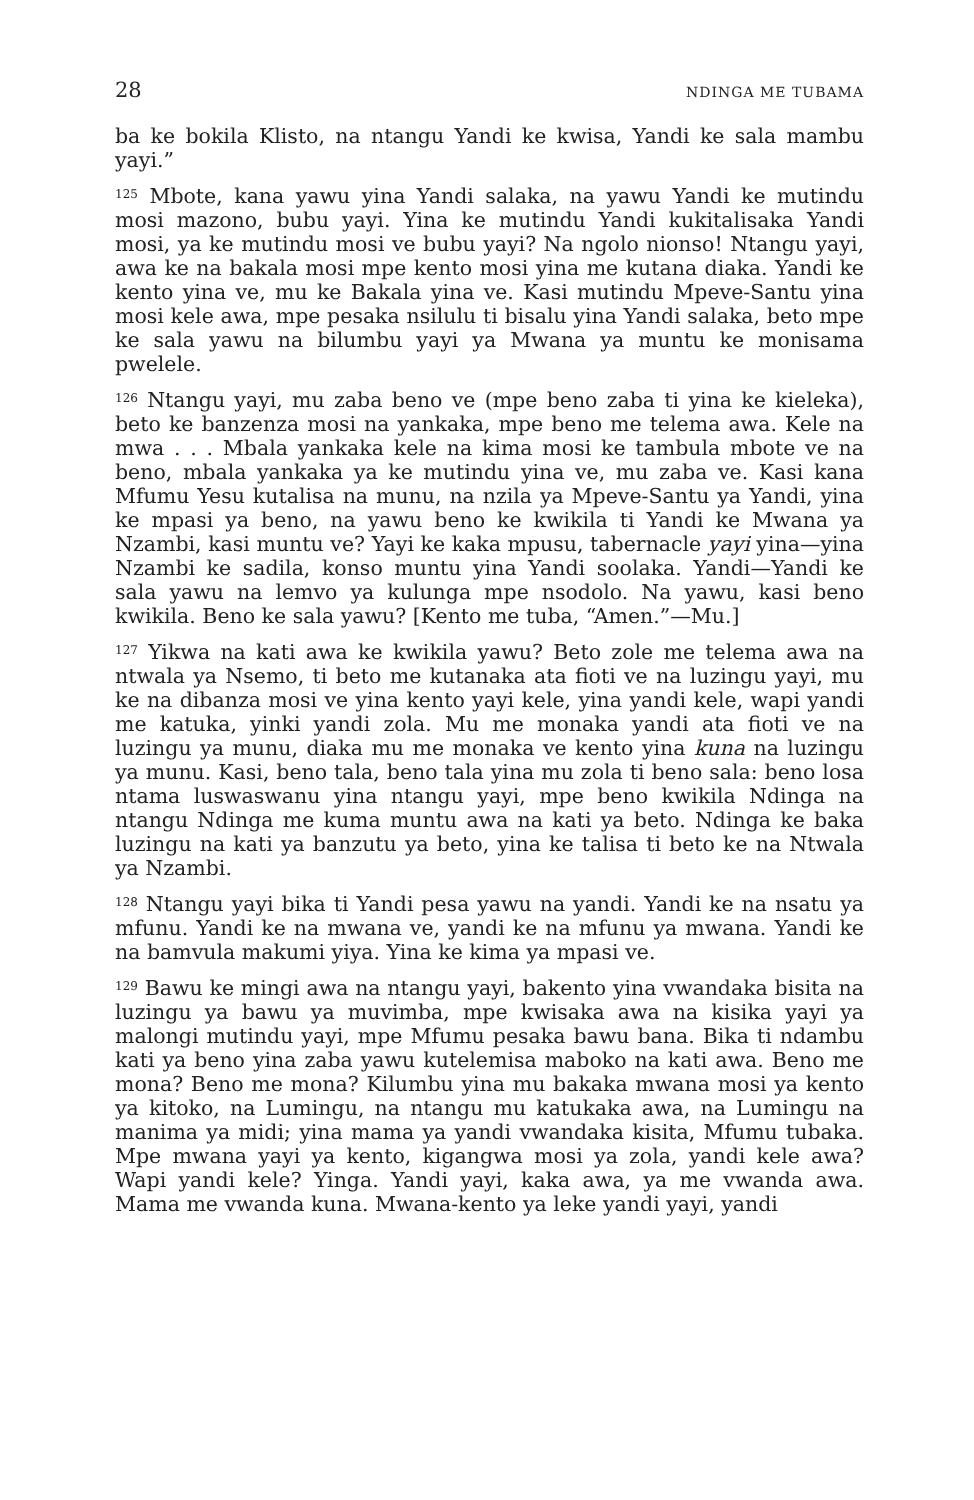28 NDINGA ME TUBAMA
ba ke bokila Klisto, na ntangu Yandi ke kwisa, Yandi ke sala mambu yayi.”
<sup>125</sup> Mbote, kana yawu yina Yandi salaka, na yawu Yandi ke mutindu mosi mazono, bubu yayi. Yina ke mutindu Yandi kukitalisaka Yandi mosi, ya ke mutindu mosi ve bubu yayi? Na ngolo nionso! Ntangu yayi, awa ke na bakala mosi mpe kento mosi yina me kutana diaka. Yandi ke kento yina ve, mu ke Bakala yina ve. Kasi mutindu Mpeve-Santu yina mosi kele awa, mpe pesaka nsilulu ti bisalu yina Yandi salaka, beto mpe ke sala yawu na bilumbu yayi ya Mwana ya muntu ke monisama pwelele.
<sup>126</sup> Ntangu yayi, mu zaba beno ve (mpe beno zaba ti yina ke kieleka), beto ke banzenza mosi na yankaka, mpe beno me telema awa. Kele na mwa . . . Mbala yankaka kele na kima mosi ke tambula mbote ve na beno, mbala yankaka ya ke mutindu yina ve, mu zaba ve. Kasi kana Mfumu Yesu kutalisa na munu, na nzila ya Mpeve-Santu ya Yandi, yina ke mpasi ya beno, na yawu beno ke kwikila ti Yandi ke Mwana ya Nzambi, kasi muntu ve? Yayi ke kaka mpusu, tabernacle yayi yina—yina Nzambi ke sadila, konso muntu yina Yandi soolaka. Yandi—Yandi ke sala yawu na lemvo ya kulunga mpe nsodolo. Na yawu, kasi beno kwikila. Beno ke sala yawu? [Kento me tuba, “Amen.”—Mu.]
<sup>127</sup> Yikwa na kati awa ke kwikila yawu? Beto zole me telema awa na ntwala ya Nsemo, ti beto me kutanaka ata fioti ve na luzingu yayi, mu ke na dibanza mosi ve yina kento yayi kele, yina yandi kele, wapi yandi me katuka, yinki yandi zola. Mu me monaka yandi ata fioti ve na luzingu ya munu, diaka mu me monaka ve kento yina kuna na luzingu ya munu. Kasi, beno tala, beno tala yina mu zola ti beno sala: beno losa ntama luswaswanu yina ntangu yayi, mpe beno kwikila Ndinga na ntangu Ndinga me kuma muntu awa na kati ya beto. Ndinga ke baka luzingu na kati ya banzutu ya beto, yina ke talisa ti beto ke na Ntwala ya Nzambi.
<sup>128</sup> Ntangu yayi bika ti Yandi pesa yawu na yandi. Yandi ke na nsatu ya mfunu. Yandi ke na mwana ve, yandi ke na mfunu ya mwana. Yandi ke na bamvula makumi yiya. Yina ke kima ya mpasi ve.
<sup>129</sup> Bawu ke mingi awa na ntangu yayi, bakento yina vwandaka bisita na luzingu ya bawu ya muvimba, mpe kwisaka awa na kisika yayi ya malongi mutindu yayi, mpe Mfumu pesaka bawu bana. Bika ti ndambu kati ya beno yina zaba yawu kutelemisa maboko na kati awa. Beno me mona? Beno me mona? Kilumbu yina mu bakaka mwana mosi ya kento ya kitoko, na Lumingu, na ntangu mu katukaka awa, na Lumingu na manima ya midi; yina mama ya yandi vwandaka kisita, Mfumu tubaka. Mpe mwana yayi ya kento, kigangwa mosi ya zola, yandi kele awa? Wapi yandi kele? Yinga. Yandi yayi, kaka awa, ya me vwanda awa. Mama me vwanda kuna. Mwana-kento ya leke yandi yayi, yandi